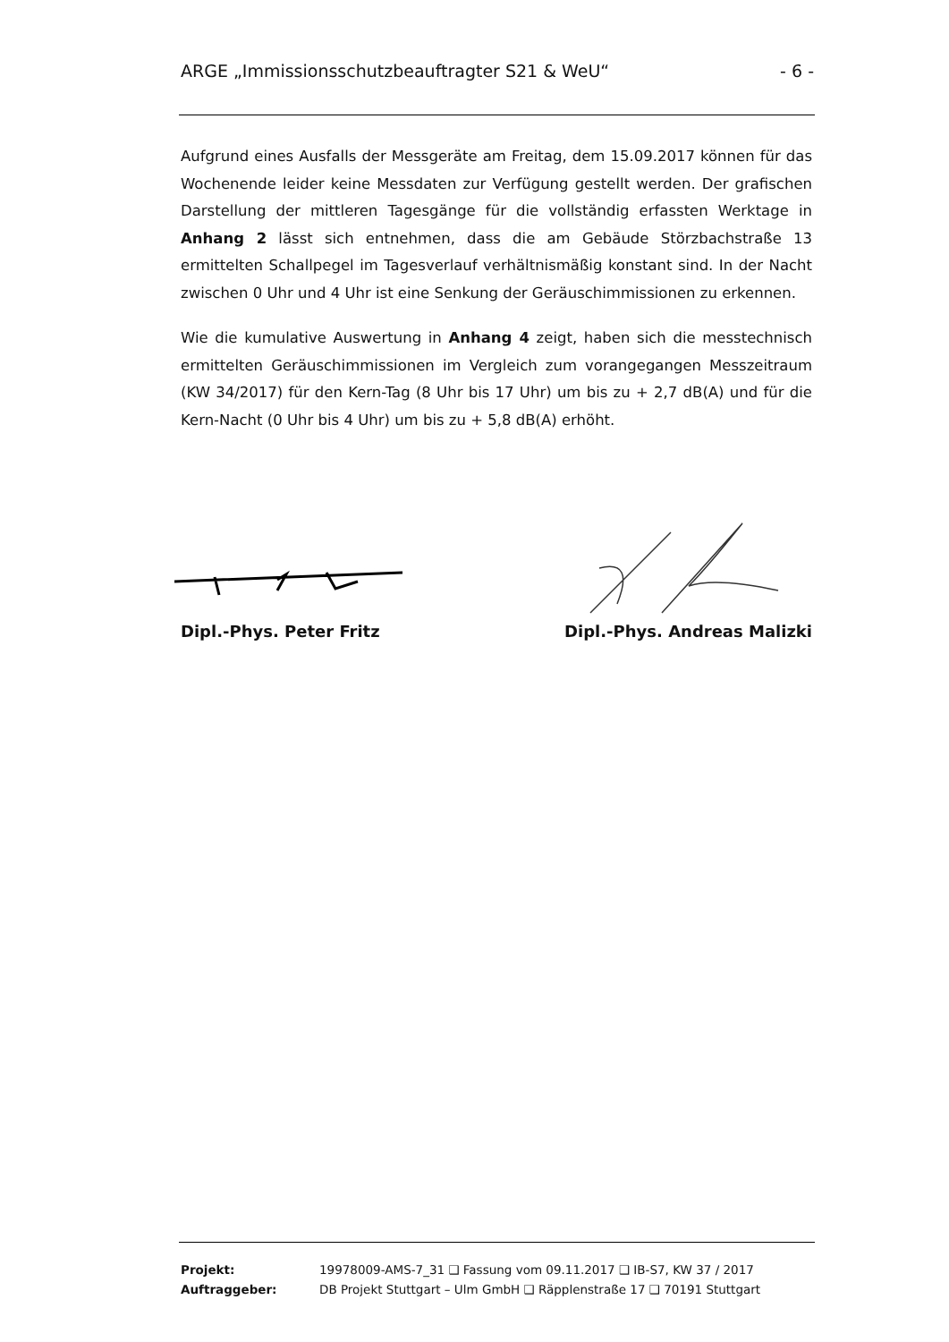ARGE „Immissionsschutzbeauftragter S21 & WeU“- 6 -
Aufgrund eines Ausfalls der Messgeräte am Freitag, dem 15.09.2017 können für das Wochenende leider keine Messdaten zur Verfügung gestellt werden. Der grafischen Darstellung der mittleren Tagesgänge für die vollständig erfassten Werktage in Anhang 2 lässt sich entnehmen, dass die am Gebäude Störzbachstraße 13 ermittelten Schallpegel im Tagesverlauf verhältnismäßig konstant sind. In der Nacht zwischen 0 Uhr und 4 Uhr ist eine Senkung der Geräuschimmissionen zu erkennen.
Wie die kumulative Auswertung in Anhang 4 zeigt, haben sich die messtechnisch ermittelten Geräuschimmissionen im Vergleich zum vorangegangen Messzeitraum (KW 34/2017) für den Kern-Tag (8 Uhr bis 17 Uhr) um bis zu + 2,7 dB(A) und für die Kern-Nacht (0 Uhr bis 4 Uhr) um bis zu + 5,8 dB(A) erhöht.
Dipl.-Phys. Peter Fritz Dipl.-Phys. Andreas Malizki
| Projekt: | 19978009-AMS-7_31 ❑ Fassung vom 09.11.2017 ❑ IB-S7, KW 37 / 2017 |
| Auftraggeber: | DB Projekt Stuttgart – Ulm GmbH ❑ Räpplenstraße 17 ❑ 70191 Stuttgart |